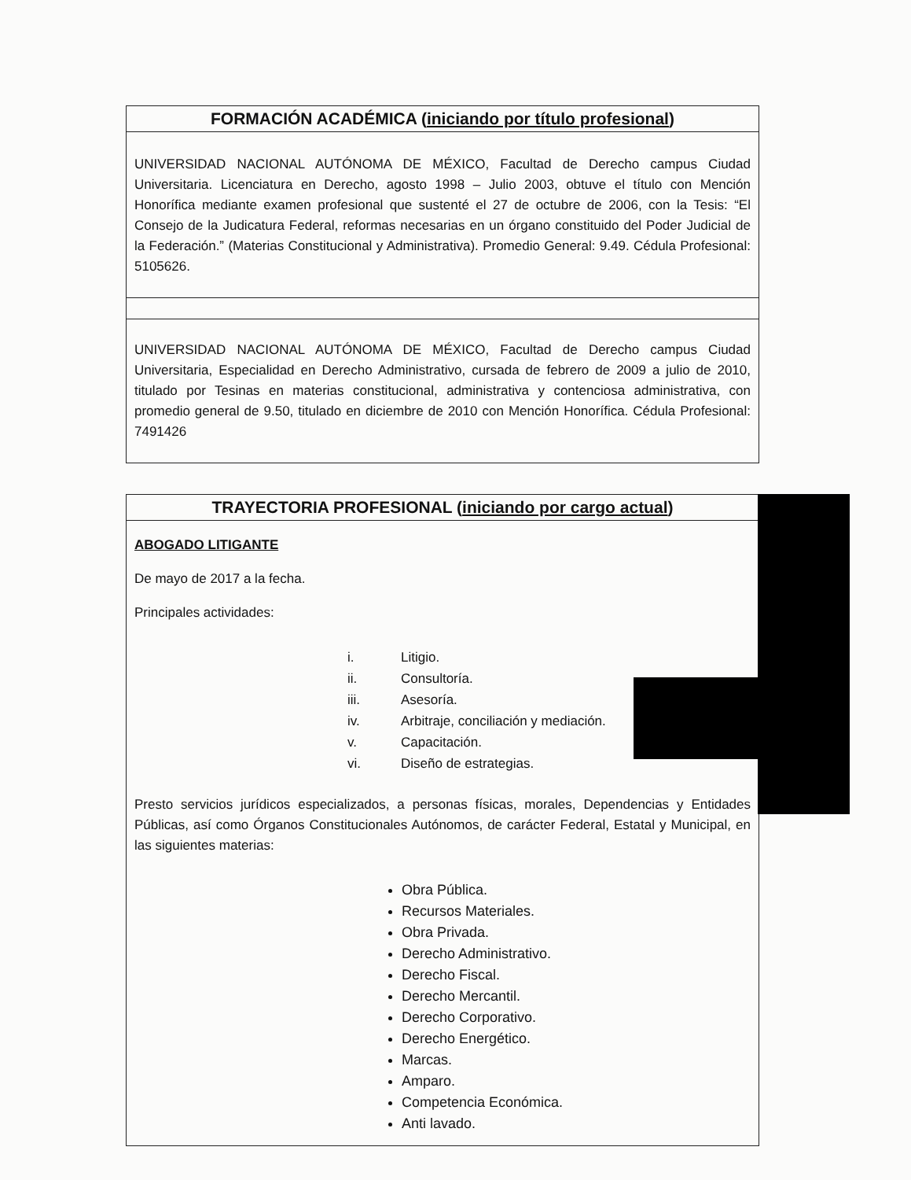FORMACIÓN ACADÉMICA (iniciando por título profesional)
UNIVERSIDAD NACIONAL AUTÓNOMA DE MÉXICO, Facultad de Derecho campus Ciudad Universitaria. Licenciatura en Derecho, agosto 1998 – Julio 2003, obtuve el título con Mención Honorífica mediante examen profesional que sustenté el 27 de octubre de 2006, con la Tesis: “El Consejo de la Judicatura Federal, reformas necesarias en un órgano constituido del Poder Judicial de la Federación.” (Materias Constitucional y Administrativa). Promedio General: 9.49. Cédula Profesional: 5105626.
UNIVERSIDAD NACIONAL AUTÓNOMA DE MÉXICO, Facultad de Derecho campus Ciudad Universitaria, Especialidad en Derecho Administrativo, cursada de febrero de 2009 a julio de 2010, titulado por Tesinas en materias constitucional, administrativa y contenciosa administrativa, con promedio general de 9.50, titulado en diciembre de 2010 con Mención Honorífica. Cédula Profesional: 7491426
TRAYECTORIA PROFESIONAL (iniciando por cargo actual)
ABOGADO LITIGANTE
De mayo de 2017 a la fecha.
Principales actividades:
| i. | Litigio. |
| ii. | Consultoría. |
| iii. | Asesoría. |
| iv. | Arbitraje, conciliación y mediación. |
| v. | Capacitación. |
| vi. | Diseño de estrategias. |
Presto servicios jurídicos especializados, a personas físicas, morales, Dependencias y Entidades Públicas, así como Órganos Constitucionales Autónomos, de carácter Federal, Estatal y Municipal, en las siguientes materias:
Obra Pública.
Recursos Materiales.
Obra Privada.
Derecho Administrativo.
Derecho Fiscal.
Derecho Mercantil.
Derecho Corporativo.
Derecho Energético.
Marcas.
Amparo.
Competencia Económica.
Anti lavado.